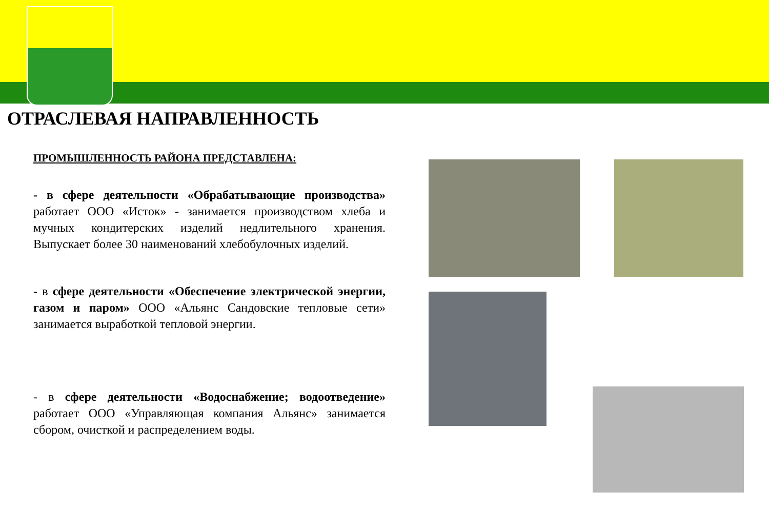ОТРАСЛЕВАЯ НАПРАВЛЕННОСТЬ
ПРОМЫШЛЕННОСТЬ РАЙОНА ПРЕДСТАВЛЕНА:
- в сфере деятельности «Обрабатывающие производства» работает ООО «Исток» - занимается производством хлеба и мучных кондитерских изделий недлительного хранения. Выпускает более 30 наименований хлебобулочных изделий.
- в сфере деятельности «Обеспечение электрической энергии, газом и паром» ООО «Альянс Сандовские тепловые сети» занимается выработкой тепловой энергии.
- в сфере деятельности «Водоснабжение; водоотведение» работает ООО «Управляющая компания Альянс» занимается сбором, очисткой и распределением воды.